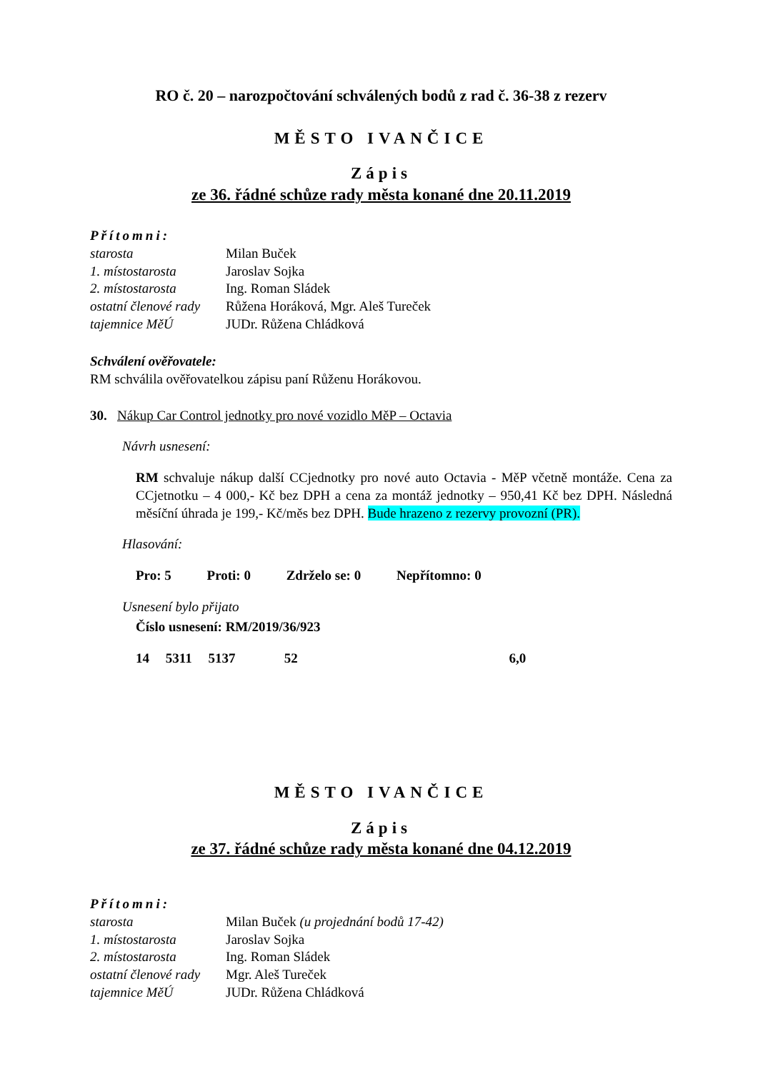RO č. 20 – narozpočtování schválených bodů z rad č. 36-38 z rezerv
MĚSTO IVANČICE
Zápis
ze 36. řádné schůze rady města konané dne 20.11.2019
Přítomni:
| starosta | Milan Buček |
| 1. místostarosta | Jaroslav Sojka |
| 2. místostarosta | Ing. Roman Sládek |
| ostatní členové rady | Růžena Horáková, Mgr. Aleš Tureček |
| tajemnice MěÚ | JUDr. Růžena Chládková |
Schválení ověřovatele:
RM schválila ověřovatelkou zápisu paní Růženu Horákovou.
30. Nákup Car Control jednotky pro nové vozidlo MěP – Octavia
Návrh usnesení:
RM schvaluje nákup další CCjednotky pro nové auto Octavia - MěP včetně montáže. Cena za CCjetnotku – 4 000,- Kč bez DPH a cena za montáž jednotky – 950,41 Kč bez DPH. Následná měsíční úhrada je 199,- Kč/měs bez DPH. Bude hrazeno z rezervy provozní (PR).
Hlasování:
Pro: 5 Proti: 0 Zdrželo se: 0 Nepřítomno: 0
Usnesení bylo přijato
Číslo usnesení: RM/2019/36/923
14 5311 5137 52 6,0
MĚSTO IVANČICE
Zápis
ze 37. řádné schůze rady města konané dne 04.12.2019
Přítomni:
| starosta | Milan Buček (u projednání bodů 17-42) |
| 1. místostarosta | Jaroslav Sojka |
| 2. místostarosta | Ing. Roman Sládek |
| ostatní členové rady | Mgr. Aleš Tureček |
| tajemnice MěÚ | JUDr. Růžena Chládková |